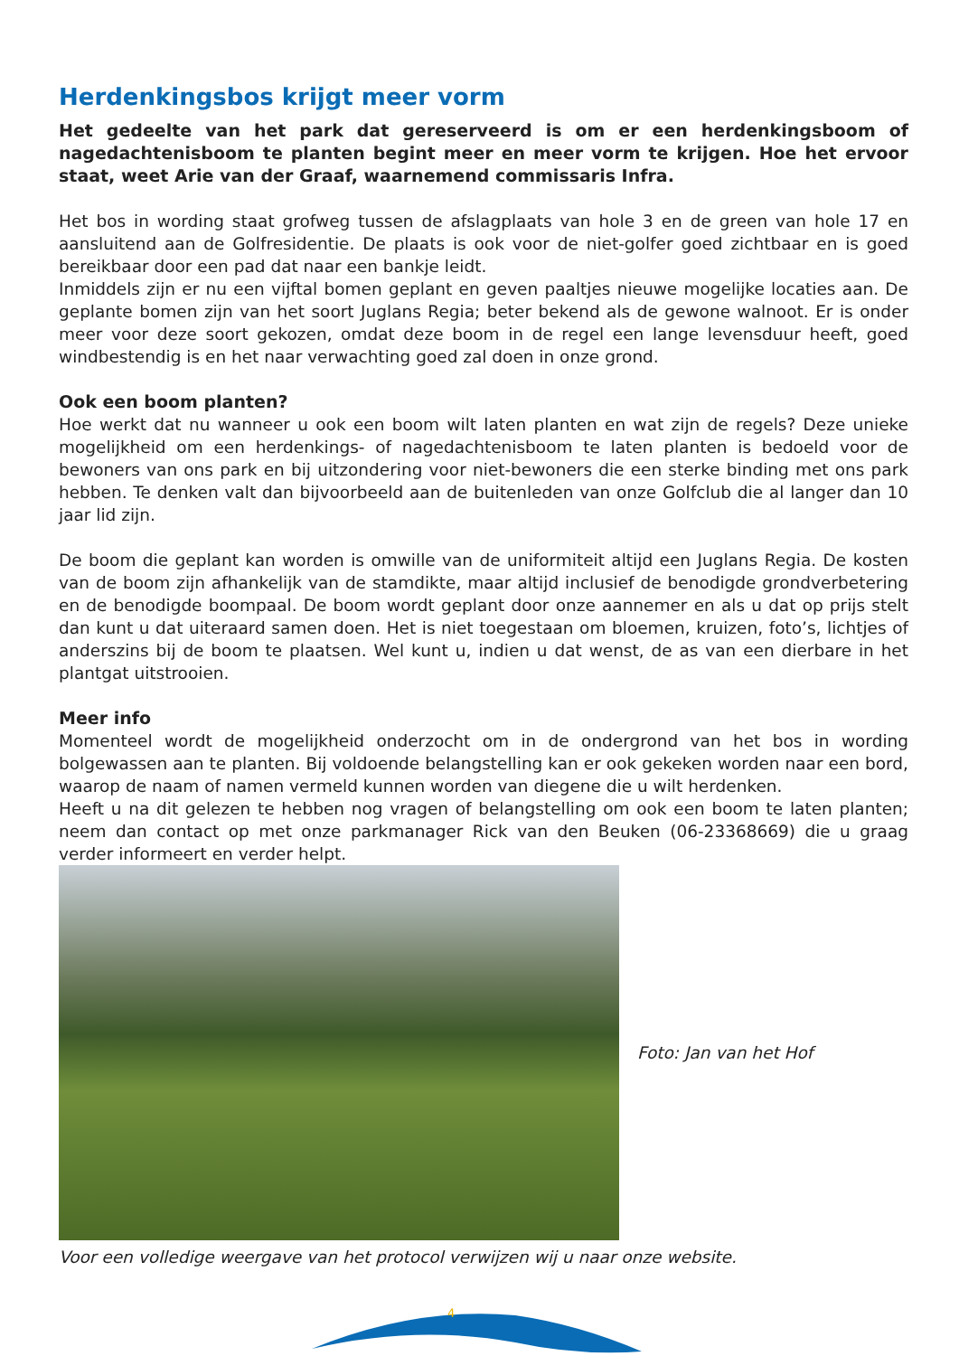Herdenkingsbos krijgt meer vorm
Het gedeelte van het park dat gereserveerd is om er een herdenkingsboom of nagedachtenisboom te planten begint meer en meer vorm te krijgen. Hoe het ervoor staat, weet Arie van der Graaf, waarnemend commissaris Infra.
Het bos in wording staat grofweg tussen de afslagplaats van hole 3 en de green van hole 17 en aansluitend aan de Golfresidentie. De plaats is ook voor de niet-golfer goed zichtbaar en is goed bereikbaar door een pad dat naar een bankje leidt.
Inmiddels zijn er nu een vijftal bomen geplant en geven paaltjes nieuwe mogelijke locaties aan. De geplante bomen zijn van het soort Juglans Regia; beter bekend als de gewone walnoot. Er is onder meer voor deze soort gekozen, omdat deze boom in de regel een lange levensduur heeft, goed windbestendig is en het naar verwachting goed zal doen in onze grond.
Ook een boom planten?
Hoe werkt dat nu wanneer u ook een boom wilt laten planten en wat zijn de regels? Deze unieke mogelijkheid om een herdenkings- of nagedachtenisboom te laten planten is bedoeld voor de bewoners van ons park en bij uitzondering voor niet-bewoners die een sterke binding met ons park hebben. Te denken valt dan bijvoorbeeld aan de buitenleden van onze Golfclub die al langer dan 10 jaar lid zijn.
De boom die geplant kan worden is omwille van de uniformiteit altijd een Juglans Regia. De kosten van de boom zijn afhankelijk van de stamdikte, maar altijd inclusief de benodigde grondverbetering en de benodigde boompaal. De boom wordt geplant door onze aannemer en als u dat op prijs stelt dan kunt u dat uiteraard samen doen. Het is niet toegestaan om bloemen, kruizen, foto’s, lichtjes of anderszins bij de boom te plaatsen. Wel kunt u, indien u dat wenst, de as van een dierbare in het plantgat uitstrooien.
Meer info
Momenteel wordt de mogelijkheid onderzocht om in de ondergrond van het bos in wording bolgewassen aan te planten. Bij voldoende belangstelling kan er ook gekeken worden naar een bord, waarop de naam of namen vermeld kunnen worden van diegene die u wilt herdenken.
Heeft u na dit gelezen te hebben nog vragen of belangstelling om ook een boom te laten planten; neem dan contact op met onze parkmanager Rick van den Beuken (06-23368669) die u graag verder informeert en verder helpt.
Foto: Jan van het Hof
Voor een volledige weergave van het protocol verwijzen wij u naar onze website.
4